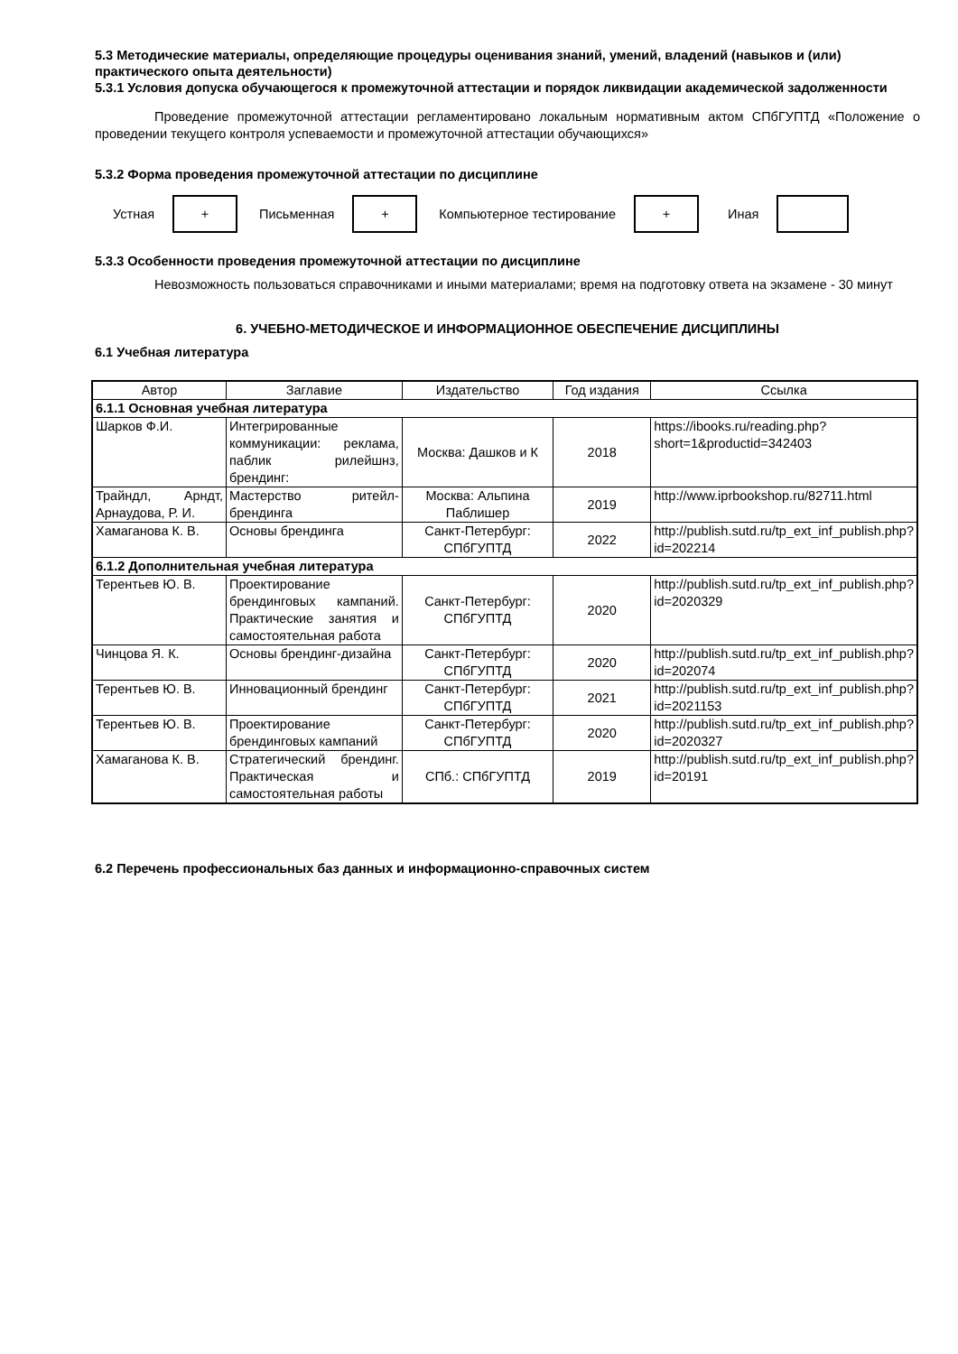5.3 Методические материалы, определяющие процедуры оценивания знаний, умений, владений (навыков и (или) практического опыта деятельности)
5.3.1 Условия допуска обучающегося к промежуточной аттестации и порядок ликвидации академической задолженности
Проведение промежуточной аттестации регламентировано локальным нормативным актом СПбГУПТД «Положение о проведении текущего контроля успеваемости и промежуточной аттестации обучающихся»
5.3.2 Форма проведения промежуточной аттестации по дисциплине
Устная
+
Письменная
+
Компьютерное тестирование
+
Иная
5.3.3 Особенности проведения промежуточной аттестации по дисциплине
Невозможность пользоваться справочниками и иными материалами; время на подготовку ответа на экзамене - 30 минут
6. УЧЕБНО-МЕТОДИЧЕСКОЕ И ИНФОРМАЦИОННОЕ ОБЕСПЕЧЕНИЕ ДИСЦИПЛИНЫ
6.1 Учебная литература
| Автор | Заглавие | Издательство | Год издания | Ссылка |
| --- | --- | --- | --- | --- |
| 6.1.1 Основная учебная литература | | | | |
| Шарков Ф.И. | Интегрированные коммуникации: реклама, паблик рилейшнз, брендинг: | Москва: Дашков и К | 2018 | https://ibooks.ru/reading.php?short=1&productid=342403 |
| Трайндл, Арндт, Арнаудова, Р. И. | Мастерство ритейл-брендинга | Москва: Альпина Паблишер | 2019 | http://www.iprbookshop.ru/82711.html |
| Хамаганова К. В. | Основы брендинга | Санкт-Петербург: СПбГУПТД | 2022 | http://publish.sutd.ru/tp_ext_inf_publish.php?id=202214 |
| 6.1.2 Дополнительная учебная литература | | | | |
| Терентьев Ю. В. | Проектирование брендинговых кампаний. Практические занятия и самостоятельная работа | Санкт-Петербург: СПбГУПТД | 2020 | http://publish.sutd.ru/tp_ext_inf_publish.php?id=2020329 |
| Чинцова Я. К. | Основы брендинг-дизайна | Санкт-Петербург: СПбГУПТД | 2020 | http://publish.sutd.ru/tp_ext_inf_publish.php?id=202074 |
| Терентьев Ю. В. | Инновационный брендинг | Санкт-Петербург: СПбГУПТД | 2021 | http://publish.sutd.ru/tp_ext_inf_publish.php?id=2021153 |
| Терентьев Ю. В. | Проектирование брендинговых кампаний | Санкт-Петербург: СПбГУПТД | 2020 | http://publish.sutd.ru/tp_ext_inf_publish.php?id=2020327 |
| Хамаганова К. В. | Стратегический брендинг. Практическая и самостоятельная работы | СПб.: СПбГУПТД | 2019 | http://publish.sutd.ru/tp_ext_inf_publish.php?id=20191 |
6.2 Перечень профессиональных баз данных и информационно-справочных систем